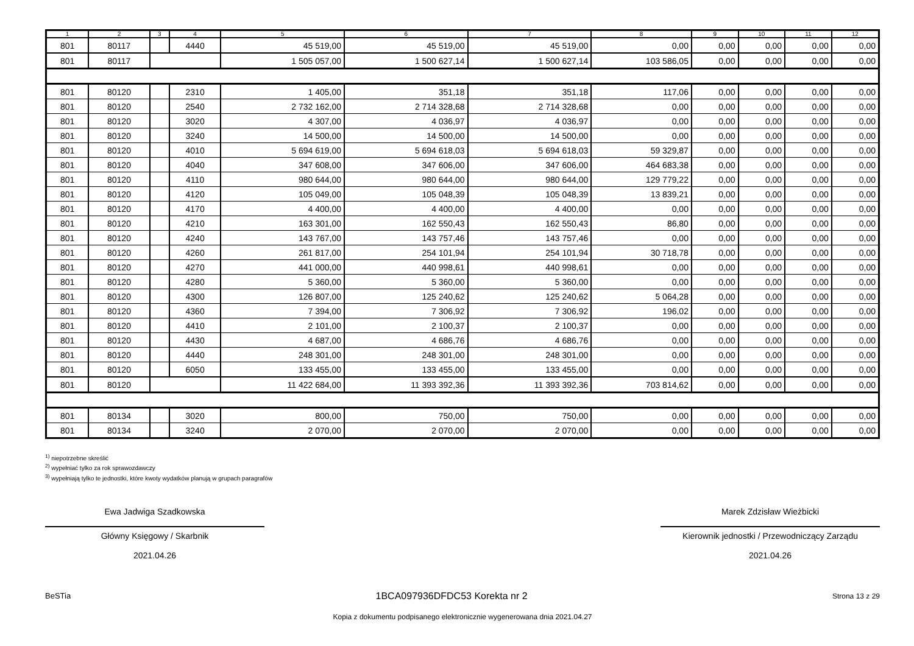| 1 | 2 | 3 | 4 | 5 | 6 | 7 | 8 | 9 | 10 | 11 | 12 |
| --- | --- | --- | --- | --- | --- | --- | --- | --- | --- | --- | --- |
| 801 | 80117 | | 4440 | 45 519,00 | 45 519,00 | 45 519,00 | 0,00 | 0,00 | 0,00 | 0,00 | 0,00 |
| 801 | 80117 | | | 1 505 057,00 | 1 500 627,14 | 1 500 627,14 | 103 586,05 | 0,00 | 0,00 | 0,00 | 0,00 |
| 801 | 80120 | | 2310 | 1 405,00 | 351,18 | 351,18 | 117,06 | 0,00 | 0,00 | 0,00 | 0,00 |
| 801 | 80120 | | 2540 | 2 732 162,00 | 2 714 328,68 | 2 714 328,68 | 0,00 | 0,00 | 0,00 | 0,00 | 0,00 |
| 801 | 80120 | | 3020 | 4 307,00 | 4 036,97 | 4 036,97 | 0,00 | 0,00 | 0,00 | 0,00 | 0,00 |
| 801 | 80120 | | 3240 | 14 500,00 | 14 500,00 | 14 500,00 | 0,00 | 0,00 | 0,00 | 0,00 | 0,00 |
| 801 | 80120 | | 4010 | 5 694 619,00 | 5 694 618,03 | 5 694 618,03 | 59 329,87 | 0,00 | 0,00 | 0,00 | 0,00 |
| 801 | 80120 | | 4040 | 347 608,00 | 347 606,00 | 347 606,00 | 464 683,38 | 0,00 | 0,00 | 0,00 | 0,00 |
| 801 | 80120 | | 4110 | 980 644,00 | 980 644,00 | 980 644,00 | 129 779,22 | 0,00 | 0,00 | 0,00 | 0,00 |
| 801 | 80120 | | 4120 | 105 049,00 | 105 048,39 | 105 048,39 | 13 839,21 | 0,00 | 0,00 | 0,00 | 0,00 |
| 801 | 80120 | | 4170 | 4 400,00 | 4 400,00 | 4 400,00 | 0,00 | 0,00 | 0,00 | 0,00 | 0,00 |
| 801 | 80120 | | 4210 | 163 301,00 | 162 550,43 | 162 550,43 | 86,80 | 0,00 | 0,00 | 0,00 | 0,00 |
| 801 | 80120 | | 4240 | 143 767,00 | 143 757,46 | 143 757,46 | 0,00 | 0,00 | 0,00 | 0,00 | 0,00 |
| 801 | 80120 | | 4260 | 261 817,00 | 254 101,94 | 254 101,94 | 30 718,78 | 0,00 | 0,00 | 0,00 | 0,00 |
| 801 | 80120 | | 4270 | 441 000,00 | 440 998,61 | 440 998,61 | 0,00 | 0,00 | 0,00 | 0,00 | 0,00 |
| 801 | 80120 | | 4280 | 5 360,00 | 5 360,00 | 5 360,00 | 0,00 | 0,00 | 0,00 | 0,00 | 0,00 |
| 801 | 80120 | | 4300 | 126 807,00 | 125 240,62 | 125 240,62 | 5 064,28 | 0,00 | 0,00 | 0,00 | 0,00 |
| 801 | 80120 | | 4360 | 7 394,00 | 7 306,92 | 7 306,92 | 196,02 | 0,00 | 0,00 | 0,00 | 0,00 |
| 801 | 80120 | | 4410 | 2 101,00 | 2 100,37 | 2 100,37 | 0,00 | 0,00 | 0,00 | 0,00 | 0,00 |
| 801 | 80120 | | 4430 | 4 687,00 | 4 686,76 | 4 686,76 | 0,00 | 0,00 | 0,00 | 0,00 | 0,00 |
| 801 | 80120 | | 4440 | 248 301,00 | 248 301,00 | 248 301,00 | 0,00 | 0,00 | 0,00 | 0,00 | 0,00 |
| 801 | 80120 | | 6050 | 133 455,00 | 133 455,00 | 133 455,00 | 0,00 | 0,00 | 0,00 | 0,00 | 0,00 |
| 801 | 80120 | | | 11 422 684,00 | 11 393 392,36 | 11 393 392,36 | 703 814,62 | 0,00 | 0,00 | 0,00 | 0,00 |
| 801 | 80134 | | 3020 | 800,00 | 750,00 | 750,00 | 0,00 | 0,00 | 0,00 | 0,00 | 0,00 |
| 801 | 80134 | | 3240 | 2 070,00 | 2 070,00 | 2 070,00 | 0,00 | 0,00 | 0,00 | 0,00 | 0,00 |
<sup>1)</sup> niepotrzebne skreślić
<sup>2)</sup> wypełniać tylko za rok sprawozdawczy
<sup>3)</sup> wypełniają tylko te jednostki, które kwoty wydatków planują w grupach paragrafów
Ewa Jadwiga Szadkowska
Główny Księgowy / Skarbnik
2021.04.26
Marek Zdzisław Wieżbicki
Kierownik jednostki / Przewodniczący Zarządu
2021.04.26
BeSTia 1BCA097936DFDC53 Korekta nr 2 Strona 13 z 29
Kopia z dokumentu podpisanego elektronicznie wygenerowana dnia 2021.04.27